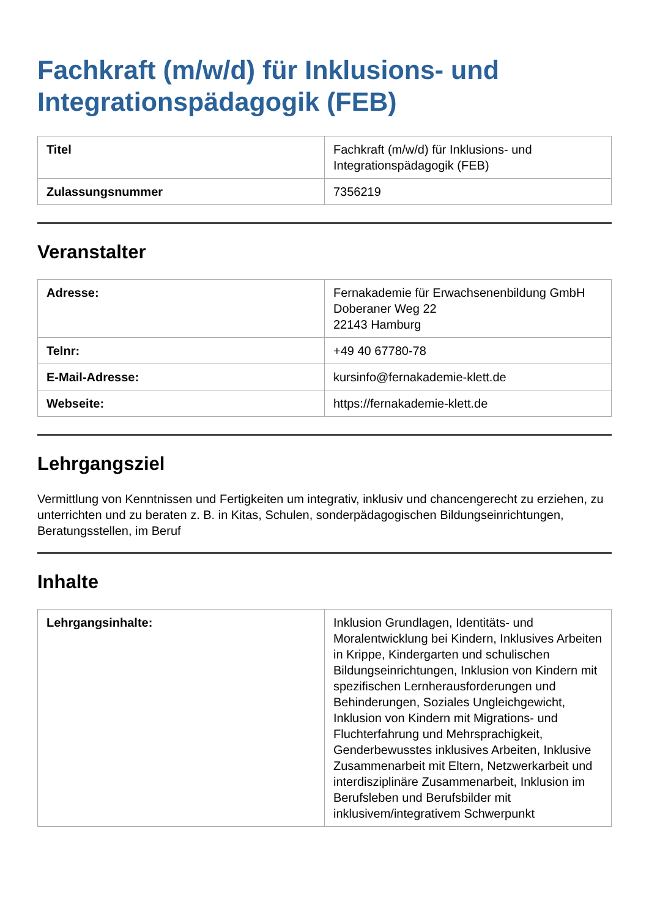Fachkraft (m/w/d) für Inklusions- und Integrationspädagogik (FEB)
| Titel | Fachkraft (m/w/d) für Inklusions- und Integrationspädagogik (FEB) |
| Zulassungsnummer | 7356219 |
Veranstalter
| Adresse: | Fernakademie für Erwachsenenbildung GmbH Doberaner Weg 22 22143 Hamburg |
| Telnr: | +49 40 67780-78 |
| E-Mail-Adresse: | kursinfo@fernakademie-klett.de |
| Webseite: | https://fernakademie-klett.de |
Lehrgangsziel
Vermittlung von Kenntnissen und Fertigkeiten um integrativ, inklusiv und chancengerecht zu erziehen, zu unterrichten und zu beraten z. B. in Kitas, Schulen, sonderpädagogischen Bildungseinrichtungen, Beratungsstellen, im Beruf
Inhalte
| Lehrgangsinhalte: | Inklusion Grundlagen, Identitäts- und Moralentwicklung bei Kindern, Inklusives Arbeiten in Krippe, Kindergarten und schulischen Bildungseinrichtungen, Inklusion von Kindern mit spezifischen Lernherausforderungen und Behinderungen, Soziales Ungleichgewicht, Inklusion von Kindern mit Migrations- und Fluchterfahrung und Mehrsprachigkeit, Genderbewusstes inklusives Arbeiten, Inklusive Zusammenarbeit mit Eltern, Netzwerkarbeit und interdisziplinäre Zusammenarbeit, Inklusion im Berufsleben und Berufsbilder mit inklusivem/integrativem Schwerpunkt |